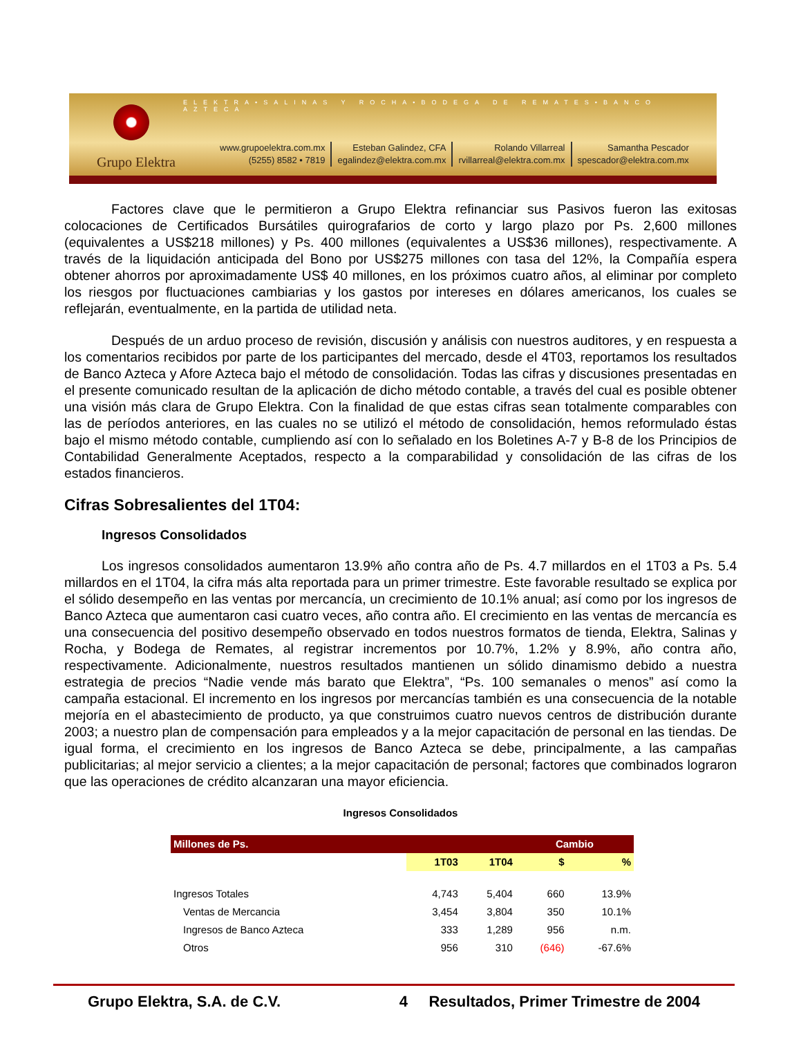ELEKTRA•SALINAS Y ROCHA•BODEGA DE REMATES•BANCO AZTECA
Grupo Elektra
www.grupoelektra.com.mx
(5255) 8582 • 7819
Esteban Galindez, CFA
egalindez@elektra.com.mx
Rolando Villarreal
rvillarreal@elektra.com.mx
Samantha Pescador
spescador@elektra.com.mx
Factores clave que le permitieron a Grupo Elektra refinanciar sus Pasivos fueron las exitosas colocaciones de Certificados Bursátiles quirografarios de corto y largo plazo por Ps. 2,600 millones (equivalentes a US$218 millones) y Ps. 400 millones (equivalentes a US$36 millones), respectivamente. A través de la liquidación anticipada del Bono por US$275 millones con tasa del 12%, la Compañía espera obtener ahorros por aproximadamente US$ 40 millones, en los próximos cuatro años, al eliminar por completo los riesgos por fluctuaciones cambiarias y los gastos por intereses en dólares americanos, los cuales se reflejarán, eventualmente, en la partida de utilidad neta.
Después de un arduo proceso de revisión, discusión y análisis con nuestros auditores, y en respuesta a los comentarios recibidos por parte de los participantes del mercado, desde el 4T03, reportamos los resultados de Banco Azteca y Afore Azteca bajo el método de consolidación. Todas las cifras y discusiones presentadas en el presente comunicado resultan de la aplicación de dicho método contable, a través del cual es posible obtener una visión más clara de Grupo Elektra. Con la finalidad de que estas cifras sean totalmente comparables con las de períodos anteriores, en las cuales no se utilizó el método de consolidación, hemos reformulado éstas bajo el mismo método contable, cumpliendo así con lo señalado en los Boletines A-7 y B-8 de los Principios de Contabilidad Generalmente Aceptados, respecto a la comparabilidad y consolidación de las cifras de los estados financieros.
Cifras Sobresalientes del 1T04:
Ingresos Consolidados
Los ingresos consolidados aumentaron 13.9% año contra año de Ps. 4.7 millardos en el 1T03 a Ps. 5.4 millardos en el 1T04, la cifra más alta reportada para un primer trimestre. Este favorable resultado se explica por el sólido desempeño en las ventas por mercancía, un crecimiento de 10.1% anual; así como por los ingresos de Banco Azteca que aumentaron casi cuatro veces, año contra año. El crecimiento en las ventas de mercancía es una consecuencia del positivo desempeño observado en todos nuestros formatos de tienda, Elektra, Salinas y Rocha, y Bodega de Remates, al registrar incrementos por 10.7%, 1.2% y 8.9%, año contra año, respectivamente. Adicionalmente, nuestros resultados mantienen un sólido dinamismo debido a nuestra estrategia de precios “Nadie vende más barato que Elektra”, “Ps. 100 semanales o menos” así como la campaña estacional. El incremento en los ingresos por mercancías también es una consecuencia de la notable mejoría en el abastecimiento de producto, ya que construimos cuatro nuevos centros de distribución durante 2003; a nuestro plan de compensación para empleados y a la mejor capacitación de personal en las tiendas. De igual forma, el crecimiento en los ingresos de Banco Azteca se debe, principalmente, a las campañas publicitarias; al mejor servicio a clientes; a la mejor capacitación de personal; factores que combinados lograron que las operaciones de crédito alcanzaran una mayor eficiencia.
Ingresos Consolidados
| Millones de Ps. | | | Cambio | |
| --- | --- | --- | --- | --- |
| | 1T03 | 1T04 | $ | % |
| Ingresos Totales | 4,743 | 5,404 | 660 | 13.9% |
| Ventas de Mercancia | 3,454 | 3,804 | 350 | 10.1% |
| Ingresos de Banco Azteca | 333 | 1,289 | 956 | n.m. |
| Otros | 956 | 310 | (646) | -67.6% |
Grupo Elektra, S.A. de C.V. 4 Resultados, Primer Trimestre de 2004